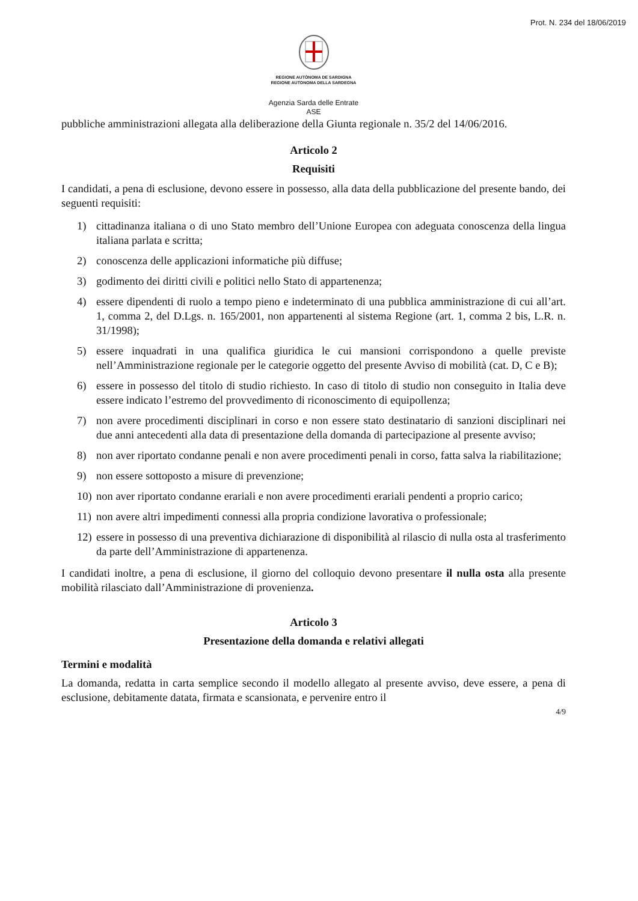Prot. N. 234 del 18/06/2019
REGIONE AUTÒNOMA DE SARDIGNA
REGIONE AUTONOMA DELLA SARDEGNA
Agenzia Sarda delle Entrate
ASE
pubbliche amministrazioni allegata alla deliberazione della Giunta regionale n. 35/2 del 14/06/2016.
Articolo 2
Requisiti
I candidati, a pena di esclusione, devono essere in possesso, alla data della pubblicazione del presente bando, dei seguenti requisiti:
1) cittadinanza italiana o di uno Stato membro dell’Unione Europea con adeguata conoscenza della lingua italiana parlata e scritta;
2) conoscenza delle applicazioni informatiche più diffuse;
3) godimento dei diritti civili e politici nello Stato di appartenenza;
4) essere dipendenti di ruolo a tempo pieno e indeterminato di una pubblica amministrazione di cui all’art. 1, comma 2, del D.Lgs. n. 165/2001, non appartenenti al sistema Regione (art. 1, comma 2 bis, L.R. n. 31/1998);
5) essere inquadrati in una qualifica giuridica le cui mansioni corrispondono a quelle previste nell’Amministrazione regionale per le categorie oggetto del presente Avviso di mobilità (cat. D, C e B);
6) essere in possesso del titolo di studio richiesto. In caso di titolo di studio non conseguito in Italia deve essere indicato l’estremo del provvedimento di riconoscimento di equipollenza;
7) non avere procedimenti disciplinari in corso e non essere stato destinatario di sanzioni disciplinari nei due anni antecedenti alla data di presentazione della domanda di partecipazione al presente avviso;
8) non aver riportato condanne penali e non avere procedimenti penali in corso, fatta salva la riabilitazione;
9) non essere sottoposto a misure di prevenzione;
10)
non aver riportato condanne erariali e non avere procedimenti erariali pendenti a proprio carico;
11)
non avere altri impedimenti connessi alla propria condizione lavorativa o professionale;
12)
essere in possesso di una preventiva dichiarazione di disponibilità al rilascio di nulla osta al trasferimento da parte dell’Amministrazione di appartenenza.
I candidati inoltre, a pena di esclusione, il giorno del colloquio devono presentare il nulla osta alla presente mobilità rilasciato dall’Amministrazione di provenienza.
Articolo 3
Presentazione della domanda e relativi allegati
Termini e modalità
La domanda, redatta in carta semplice secondo il modello allegato al presente avviso, deve essere, a pena di esclusione, debitamente datata, firmata e scansionata, e pervenire entro il
4/9